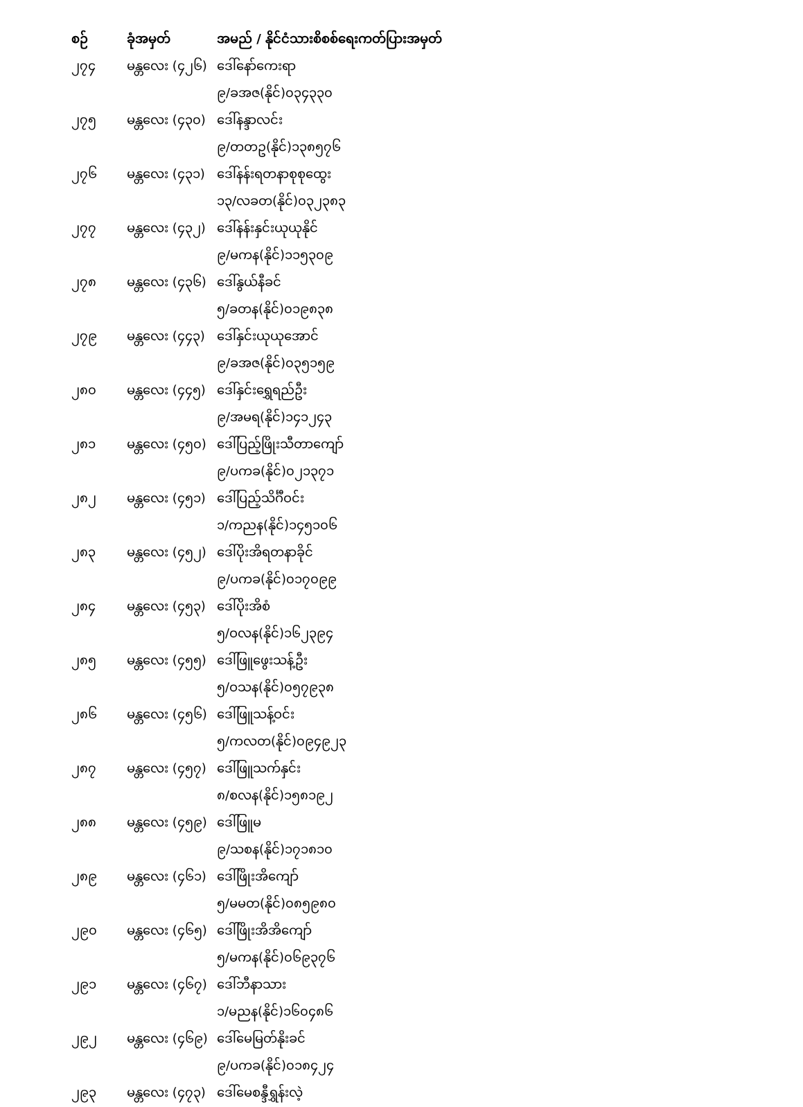| စဉ် | ခုံအမှတ် | အမည် / နိုင်ငံသားစိစစ်ရေးကတ်ပြားအမှတ် |
| --- | --- | --- |
| ၂၇၄ | မန္တလေး (၄၂၆) | ဒေါ်နော်ကေးရာ |
| | | ၉/ခအဇ(နိုင်)၀၃၄၃၃၀ |
| ၂၇၅ | မန္တလေး (၄၃၀) | ဒေါ်နန္ဒာလင်း |
| | | ၉/တတဥ(နိုင်)၁၃၈၅၇၆ |
| ၂၇၆ | မန္တလေး (၄၃၁) | ဒေါ်နန်းရတနာစုစုထွေး |
| | | ၁၃/လခတ(နိုင်)၀၃၂၃၈၃ |
| ၂၇၇ | မန္တလေး (၄၃၂) | ဒေါ်နန်းနှင်းယုယုနိုင် |
| | | ၉/မကန(နိုင်)၁၁၅၃၀၉ |
| ၂၇၈ | မန္တလေး (၄၃၆) | ဒေါ်နွယ်နီခင် |
| | | ၅/ခတန(နိုင်)၀၁၉၈၃၈ |
| ၂၇၉ | မန္တလေး (၄၄၃) | ဒေါ်နှင်းယုယုအောင် |
| | | ၉/ခအဇ(နိုင်)၀၃၅၁၅၉ |
| ၂၈၀ | မန္တလေး (၄၄၅) | ဒေါ်နှင်းရွှေရည်ဦး |
| | | ၉/အမရ(နိုင်)၁၄၁၂၄၃ |
| ၂၈၁ | မန္တလေး (၄၅၀) | ဒေါ်ပြည့်ဖြိုးသီတာကျော် |
| | | ၉/ပကခ(နိုင်)၀၂၁၃၇၁ |
| ၂၈၂ | မန္တလေး (၄၅၁) | ဒေါ်ပြည့်သိင်္ဂီဝင်း |
| | | ၁/ကညန(နိုင်)၁၄၅၁၀၆ |
| ၂၈၃ | မန္တလေး (၄၅၂) | ဒေါ်ပိုးအိရတနာခိုင် |
| | | ၉/ပကခ(နိုင်)၀၁၇၀၉၉ |
| ၂၈၄ | မန္တလေး (၄၅၃) | ဒေါ်ပိုးအိစံ |
| | | ၅/ဝလန(နိုင်)၁၆၂၃၉၄ |
| ၂၈၅ | မန္တလေး (၄၅၅) | ဒေါ်ဖြူဖွေးသန့်ဦး |
| | | ၅/ဝသန(နိုင်)၀၅၇၉၃၈ |
| ၂၈၆ | မန္တလေး (၄၅၆) | ဒေါ်ဖြူသန့်ဝင်း |
| | | ၅/ကလတ(နိုင်)၀၉၄၉၂၃ |
| ၂၈၇ | မန္တလေး (၄၅၇) | ဒေါ်ဖြူသက်နှင်း |
| | | ၈/စလန(နိုင်)၁၅၈၁၉၂ |
| ၂၈၈ | မန္တလေး (၄၅၉) | ဒေါ်ဖြူမ |
| | | ၉/သစန(နိုင်)၁၇၁၈၁၀ |
| ၂၈၉ | မန္တလေး (၄၆၁) | ဒေါ်ဖြိုးအိကျော် |
| | | ၅/မမတ(နိုင်)၀၈၅၉၈၀ |
| ၂၉၀ | မန္တလေး (၄၆၅) | ဒေါ်ဖြိုးအိအိကျော် |
| | | ၅/မကန(နိုင်)၀၆၉၃၇၆ |
| ၂၉၁ | မန္တလေး (၄၆၇) | ဒေါ်ဘီနာသား |
| | | ၁/မညန(နိုင်)၁၆၀၄၈၆ |
| ၂၉၂ | မန္တလေး (၄၆၉) | ဒေါ်မေမြတ်နိုးခင် |
| | | ၉/ပကခ(နိုင်)၀၁၈၄၂၄ |
| ၂၉၃ | မန္တလေး (၄၇၃) | ဒေါ်မေစန္ဒီရွှန်းလဲ့ |